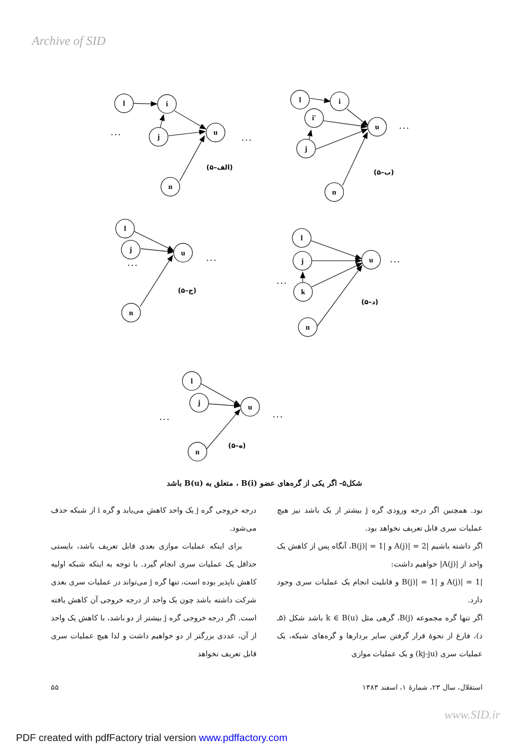Archive of SID
l
i
j
u
n
l
i
i′
j
u
n
l
j
u
n
l
j
u
k
n
l
j
u
n
. . .
. . .
. . .
. . .
. . .
. . .
. . .
. . .
. . .
(۵–الف)
(۵–ب)
(۵–ج)
(۵–د)
(۵–ه)
شکل۵- اگر یکی از گره‌های عضو B(i) ، متعلق به B(u) باشد
درجه خروجی گره j یک واحد کاهش می‌یابد و گره i از شبکه حذف می‌شود.
برای اینکه عملیات موازی بعدی قابل تعریف باشد، بایستی حداقل یک عملیات سری انجام گیرد. با توجه به اینکه شبکه اولیه کاهش ناپذیر بوده است، تنها گره j می‌تواند در عملیات سری بعدی شرکت داشته باشد چون یک واحد از درجه خروجی آن کاهش یافته است. اگر درجه خروجی گره j بیشتر از دو باشد، با کاهش یک واحد از آن، عددی بزرگتر از دو خواهیم داشت و لذا هیچ عملیات سری قابل تعریف نخواهد
بود. همچنین اگر درجه ورودی گره j بیشتر از یک باشد نیز هیچ عملیات سری قابل تعریف نخواهد بود.
اگر داشته باشیم |A(j)| = 2 و |B(j)| = 1، آنگاه پس از کاهش یک واحد از |A(j)| خواهیم داشت:
|A(j)| = 1 و |B(j)| = 1 و قابلیت انجام یک عملیات سری وجود دارد.
اگر تنها گره مجموعه B(j)، گرهی مثل k ∈ B(u) باشد شکل (۵ـ د)، فارغ از نحوهٔ قرار گرفتن سایر بردارها و گره‌های شبکه، یک عملیات سری (kj-ju) و یک عملیات موازی
۵۵ استقلال، سال ۲۳، شمارهٔ ۱، اسفند ۱۳۸۳
www.SID.ir
PDF created with pdfFactory trial version www.pdffactory.com